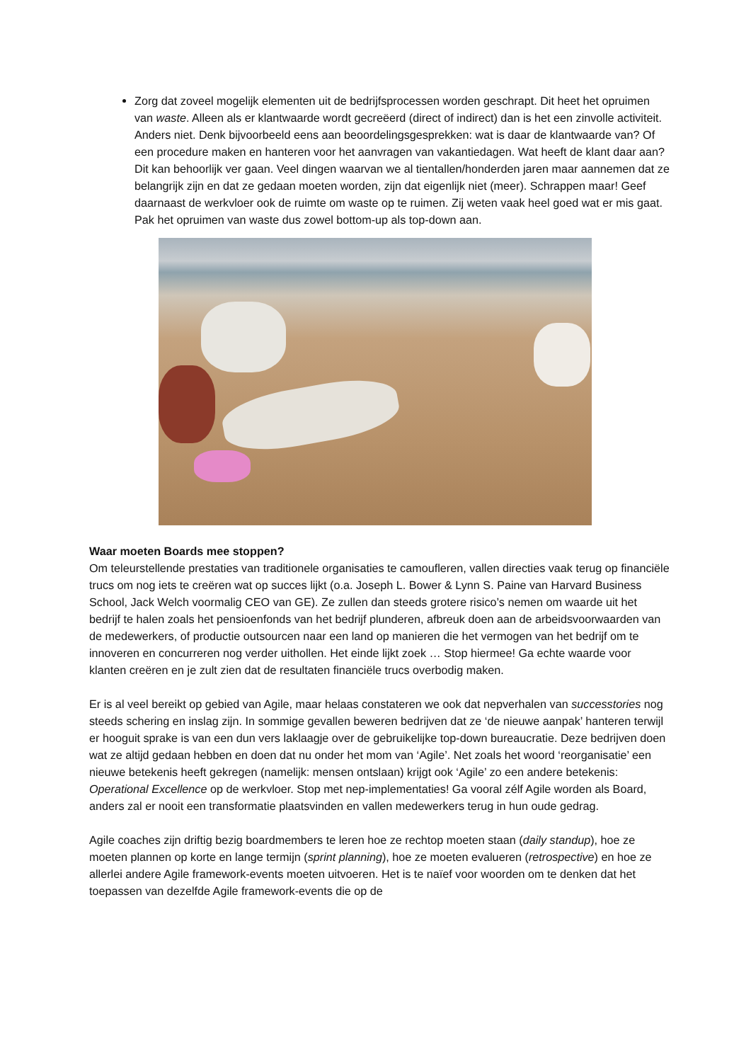Zorg dat zoveel mogelijk elementen uit de bedrijfsprocessen worden geschrapt. Dit heet het opruimen van waste. Alleen als er klantwaarde wordt gecreëerd (direct of indirect) dan is het een zinvolle activiteit. Anders niet. Denk bijvoorbeeld eens aan beoordelingsgesprekken: wat is daar de klantwaarde van? Of een procedure maken en hanteren voor het aanvragen van vakantiedagen. Wat heeft de klant daar aan? Dit kan behoorlijk ver gaan. Veel dingen waarvan we al tientallen/honderden jaren maar aannemen dat ze belangrijk zijn en dat ze gedaan moeten worden, zijn dat eigenlijk niet (meer). Schrappen maar! Geef daarnaast de werkvloer ook de ruimte om waste op te ruimen. Zij weten vaak heel goed wat er mis gaat. Pak het opruimen van waste dus zowel bottom-up als top-down aan.
Waar moeten Boards mee stoppen?
Om teleurstellende prestaties van traditionele organisaties te camoufleren, vallen directies vaak terug op financiële trucs om nog iets te creëren wat op succes lijkt (o.a. Joseph L. Bower & Lynn S. Paine van Harvard Business School, Jack Welch voormalig CEO van GE). Ze zullen dan steeds grotere risico’s nemen om waarde uit het bedrijf te halen zoals het pensioenfonds van het bedrijf plunderen, afbreuk doen aan de arbeidsvoorwaarden van de medewerkers, of productie outsourcen naar een land op manieren die het vermogen van het bedrijf om te innoveren en concurreren nog verder uithollen. Het einde lijkt zoek … Stop hiermee! Ga echte waarde voor klanten creëren en je zult zien dat de resultaten financiële trucs overbodig maken.
Er is al veel bereikt op gebied van Agile, maar helaas constateren we ook dat nepverhalen van successtories nog steeds schering en inslag zijn. In sommige gevallen beweren bedrijven dat ze ‘de nieuwe aanpak’ hanteren terwijl er hooguit sprake is van een dun vers laklaagje over de gebruikelijke top-down bureaucratie. Deze bedrijven doen wat ze altijd gedaan hebben en doen dat nu onder het mom van ‘Agile’. Net zoals het woord ‘reorganisatie’ een nieuwe betekenis heeft gekregen (namelijk: mensen ontslaan) krijgt ook ‘Agile’ zo een andere betekenis: Operational Excellence op de werkvloer. Stop met nep-implementaties! Ga vooral zélf Agile worden als Board, anders zal er nooit een transformatie plaatsvinden en vallen medewerkers terug in hun oude gedrag.
Agile coaches zijn driftig bezig boardmembers te leren hoe ze rechtop moeten staan (daily standup), hoe ze moeten plannen op korte en lange termijn (sprint planning), hoe ze moeten evalueren (retrospective) en hoe ze allerlei andere Agile framework-events moeten uitvoeren. Het is te naïef voor woorden om te denken dat het toepassen van dezelfde Agile framework-events die op de